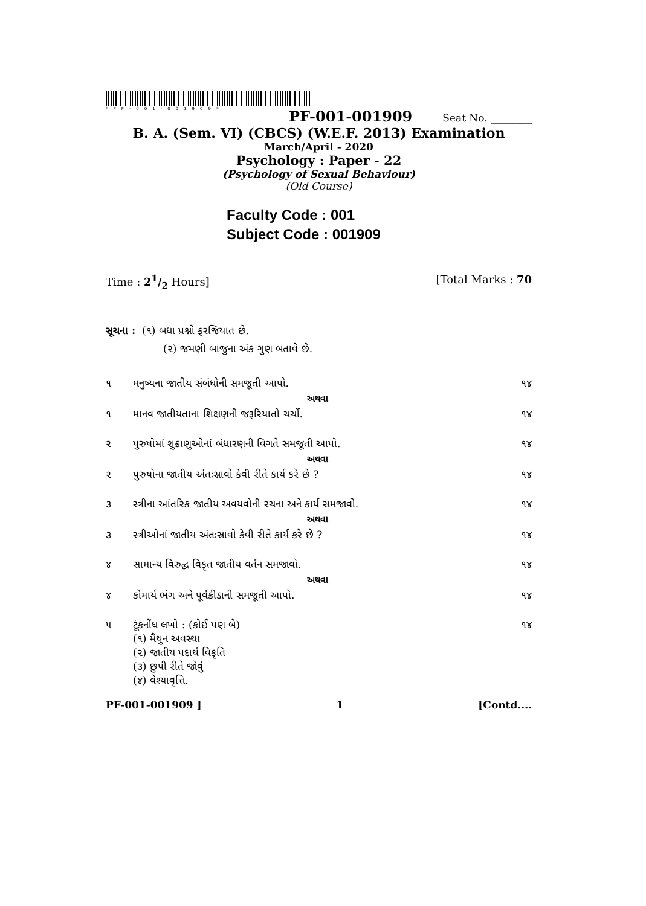*PF-001-001909*
PF-001-001909 Seat No. ________
B. A. (Sem. VI) (CBCS) (W.E.F. 2013) Examination
March/April - 2020
Psychology : Paper - 22
(Psychology of Sexual Behaviour)
(Old Course)
Faculty Code : 001
Subject Code : 001909
Time : 21/2 Hours] [Total Marks : 70
સૂચના : (૧) બધા પ્રશ્નો ફરજિયાત છે.
(૨) જમણી બાજુના અંક ગુણ બતાવે છે.
| ૧ | મનુષ્યના જાતીય સંબંધોની સમજૂતી આપો. | ૧૪ |
| | અથવા | |
| ૧ | માનવ જાતીયતાના શિક્ષણની જરૂરિયાતો ચર્ચો. | ૧૪ |
| ૨ | પુરુષોમાં શુક્રાણુઓનાં બંધારણની વિગતે સમજૂતી આપો. | ૧૪ |
| | અથવા | |
| ૨ | પુરુષોના જાતીય અંતઃસ્રાવો કેવી રીતે કાર્ય કરે છે ? | ૧૪ |
| ૩ | સ્ત્રીના આંતરિક જાતીય અવયવોની રચના અને કાર્ય સમજાવો. | ૧૪ |
| | અથવા | |
| ૩ | સ્ત્રીઓનાં જાતીય અંતઃસ્રાવો કેવી રીતે કાર્ય કરે છે ? | ૧૪ |
| ૪ | સામાન્ય વિરુદ્ધ વિકૃત જાતીય વર્તન સમજાવો. | ૧૪ |
| | અથવા | |
| ૪ | કોમાર્ય ભંગ અને પૂર્વક્રીડાની સમજૂતી આપો. | ૧૪ |
| ૫ | ટૂંકનોંધ લખો : (કોઈ પણ બે) (૧) મૈથુન અવસ્થા (૨) જાતીય પદાર્થ વિકૃતિ (૩) છુપી રીતે જોવું (૪) વેશ્યાવૃત્તિ. | ૧૪ |
PF-001-001909 ] 1 [Contd....